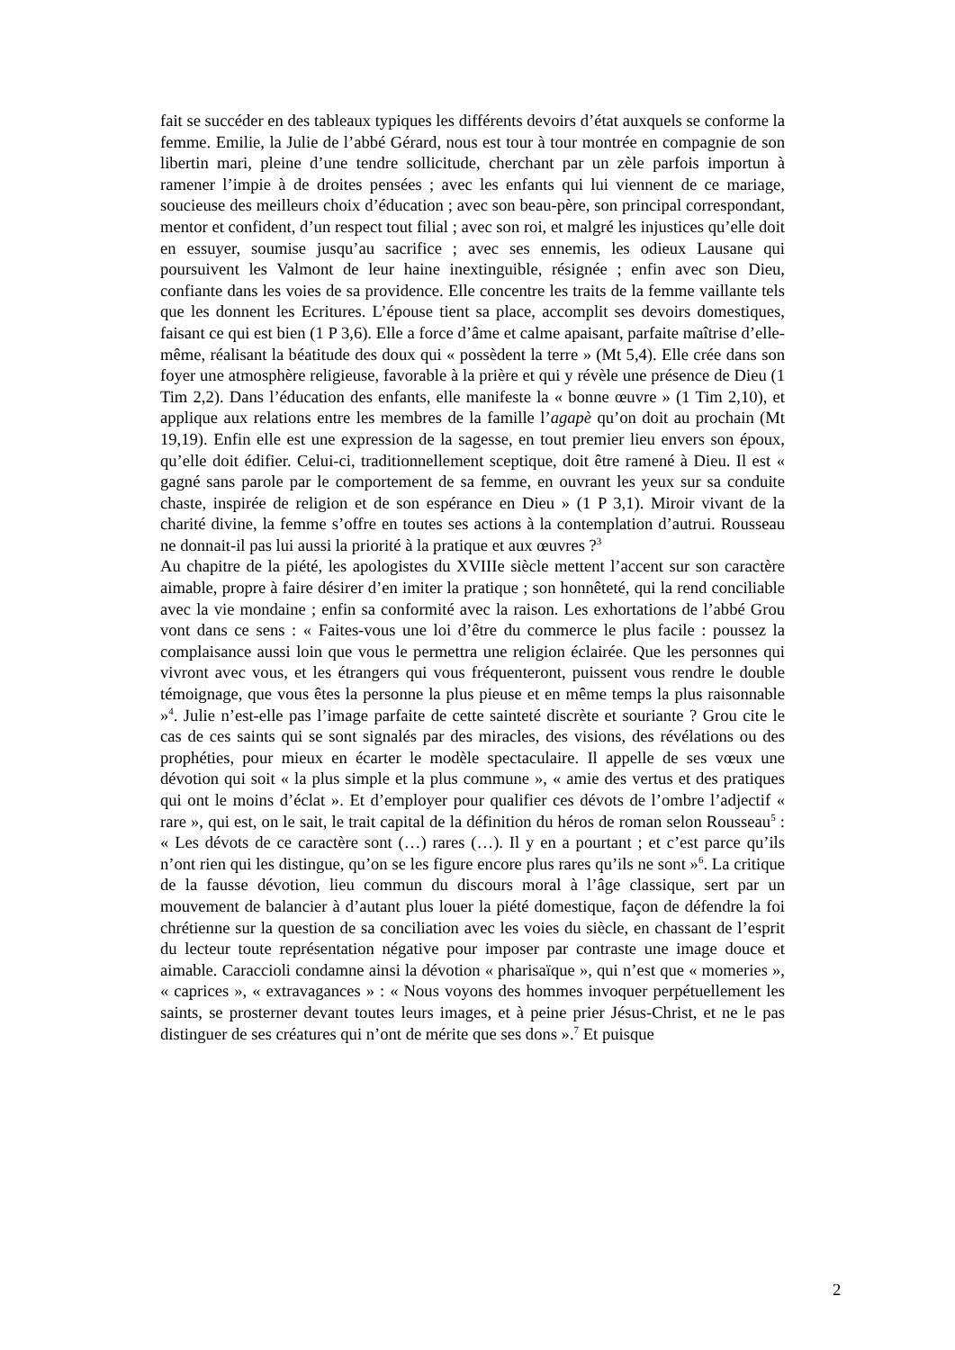fait se succéder en des tableaux typiques les différents devoirs d’état auxquels se conforme la femme. Emilie, la Julie de l’abbé Gérard, nous est tour à tour montrée en compagnie de son libertin mari, pleine d’une tendre sollicitude, cherchant par un zèle parfois importun à ramener l’impie à de droites pensées ; avec les enfants qui lui viennent de ce mariage, soucieuse des meilleurs choix d’éducation ; avec son beau-père, son principal correspondant, mentor et confident, d’un respect tout filial ; avec son roi, et malgré les injustices qu’elle doit en essuyer, soumise jusqu’au sacrifice ; avec ses ennemis, les odieux Lausane qui poursuivent les Valmont de leur haine inextinguible, résignée ; enfin avec son Dieu, confiante dans les voies de sa providence. Elle concentre les traits de la femme vaillante tels que les donnent les Ecritures. L’épouse tient sa place, accomplit ses devoirs domestiques, faisant ce qui est bien (1 P 3,6). Elle a force d’âme et calme apaisant, parfaite maîtrise d’elle-même, réalisant la béatitude des doux qui « possèdent la terre » (Mt 5,4). Elle crée dans son foyer une atmosphère religieuse, favorable à la prière et qui y révèle une présence de Dieu (1 Tim 2,2). Dans l’éducation des enfants, elle manifeste la « bonne œuvre » (1 Tim 2,10), et applique aux relations entre les membres de la famille l’agapè qu’on doit au prochain (Mt 19,19). Enfin elle est une expression de la sagesse, en tout premier lieu envers son époux, qu’elle doit édifier. Celui-ci, traditionnellement sceptique, doit être ramené à Dieu. Il est « gagné sans parole par le comportement de sa femme, en ouvrant les yeux sur sa conduite chaste, inspirée de religion et de son espérance en Dieu » (1 P 3,1). Miroir vivant de la charité divine, la femme s’offre en toutes ses actions à la contemplation d’autrui. Rousseau ne donnait-il pas lui aussi la priorité à la pratique et aux œuvres ?<sup>3</sup>
Au chapitre de la piété, les apologistes du XVIIIe siècle mettent l’accent sur son caractère aimable, propre à faire désirer d’en imiter la pratique ; son honnêteté, qui la rend conciliable avec la vie mondaine ; enfin sa conformité avec la raison. Les exhortations de l’abbé Grou vont dans ce sens : « Faites-vous une loi d’être du commerce le plus facile : poussez la complaisance aussi loin que vous le permettra une religion éclairée. Que les personnes qui vivront avec vous, et les étrangers qui vous fréquenteront, puissent vous rendre le double témoignage, que vous êtes la personne la plus pieuse et en même temps la plus raisonnable »<sup>4</sup>. Julie n’est-elle pas l’image parfaite de cette sainteté discrète et souriante ? Grou cite le cas de ces saints qui se sont signalés par des miracles, des visions, des révélations ou des prophéties, pour mieux en écarter le modèle spectaculaire. Il appelle de ses vœux une dévotion qui soit « la plus simple et la plus commune », « amie des vertus et des pratiques qui ont le moins d’éclat ». Et d’employer pour qualifier ces dévots de l’ombre l’adjectif « rare », qui est, on le sait, le trait capital de la définition du héros de roman selon Rousseau<sup>5</sup> : « Les dévots de ce caractère sont (…) rares (…). Il y en a pourtant ; et c’est parce qu’ils n’ont rien qui les distingue, qu’on se les figure encore plus rares qu’ils ne sont »<sup>6</sup>. La critique de la fausse dévotion, lieu commun du discours moral à l’âge classique, sert par un mouvement de balancier à d’autant plus louer la piété domestique, façon de défendre la foi chrétienne sur la question de sa conciliation avec les voies du siècle, en chassant de l’esprit du lecteur toute représentation négative pour imposer par contraste une image douce et aimable. Caraccioli condamne ainsi la dévotion « pharisaïque », qui n’est que « momeries », « caprices », « extravagances » : « Nous voyons des hommes invoquer perpétuellement les saints, se prosterner devant toutes leurs images, et à peine prier Jésus-Christ, et ne le pas distinguer de ses créatures qui n’ont de mérite que ses dons ».<sup>7</sup> Et puisque
2